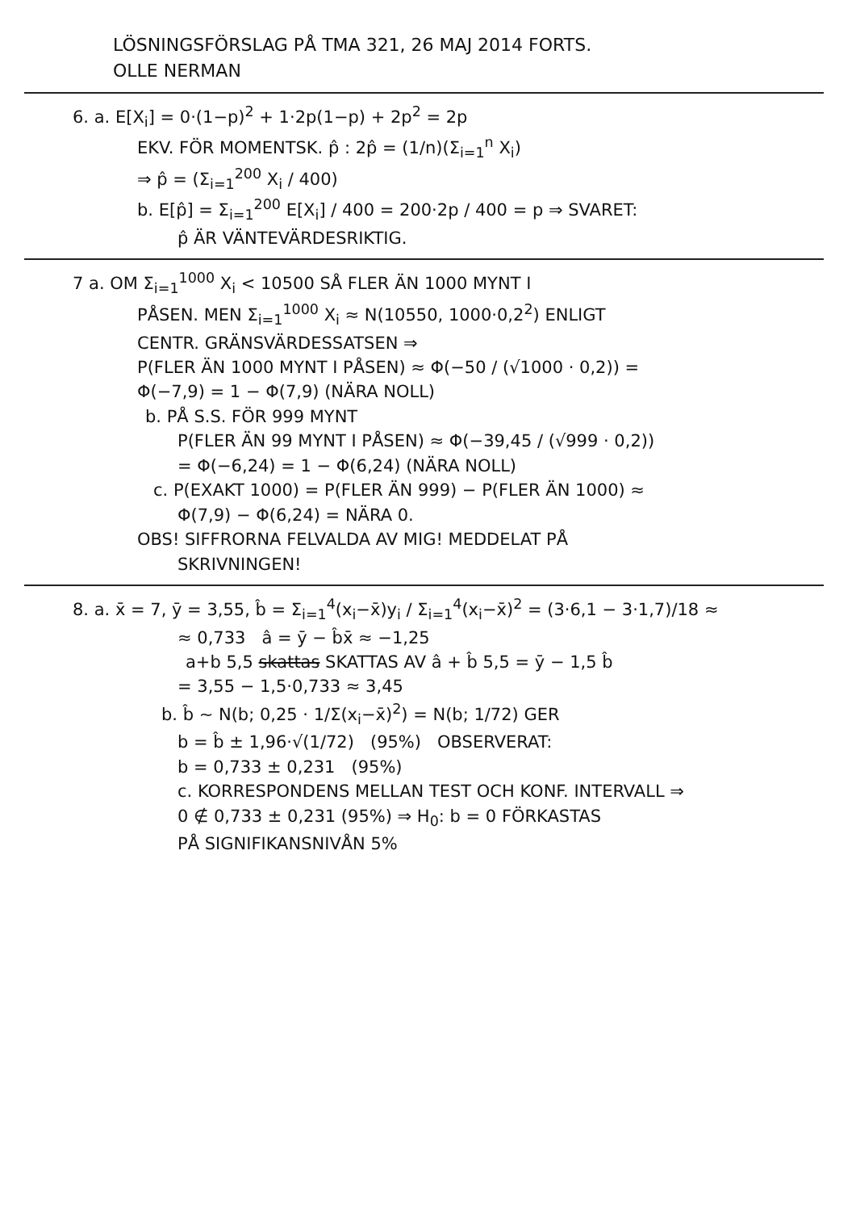LÖSNINGSFÖRSLAG PÅ TMA 321, 26 MAJ 2014 FORTS.
OLLE NERMAN
6. a. E[X<sub>i</sub>] = 0·(1−p)<sup>2</sup> + 1·2p(1−p) + 2p<sup>2</sup> = 2p
EKV. FÖR MOMENTSK. p̂ : 2p̂ = (1/n)(Σ<sub>i=1</sub><sup>n</sup> X<sub>i</sub>)
⇒ p̂ = (Σ<sub>i=1</sub><sup>200</sup> X<sub>i</sub> / 400)
b. E[p̂] = Σ<sub>i=1</sub><sup>200</sup> E[X<sub>i</sub>] / 400 = 200·2p / 400 = p ⇒ SVARET:
p̂ ÄR VÄNTEVÄRDESRIKTIG.
7 a. OM Σ<sub>i=1</sub><sup>1000</sup> X<sub>i</sub> < 10500 SÅ FLER ÄN 1000 MYNT I
PÅSEN. MEN Σ<sub>i=1</sub><sup>1000</sup> X<sub>i</sub> ≈ N(10550, 1000·0,2<sup>2</sup>) ENLIGT
CENTR. GRÄNSVÄRDESSATSEN ⇒
P(FLER ÄN 1000 MYNT I PÅSEN) ≈ Φ(−50 / (√1000 · 0,2)) =
Φ(−7,9) = 1 − Φ(7,9) (NÄRA NOLL)
b. PÅ S.S. FÖR 999 MYNT
P(FLER ÄN 99 MYNT I PÅSEN) ≈ Φ(−39,45 / (√999 · 0,2))
= Φ(−6,24) = 1 − Φ(6,24) (NÄRA NOLL)
c. P(EXAKT 1000) = P(FLER ÄN 999) − P(FLER ÄN 1000) ≈
Φ(7,9) − Φ(6,24) = NÄRA 0.
OBS! SIFFRORNA FELVALDA AV MIG! MEDDELAT PÅ
SKRIVNINGEN!
8. a. x̄ = 7, ȳ = 3,55, b̂ = Σ<sub>i=1</sub><sup>4</sup>(x<sub>i</sub>−x̄)y<sub>i</sub> / Σ<sub>i=1</sub><sup>4</sup>(x<sub>i</sub>−x̄)<sup>2</sup> = (3·6,1 − 3·1,7)/18 ≈
≈ 0,733 â = ȳ − b̂x̄ ≈ −1,25
a+b 5,5 skattas SKATTAS AV â + b̂ 5,5 = ȳ − 1,5 b̂
= 3,55 − 1,5·0,733 ≈ 3,45
b. b̂ ~ N(b; 0,25 · 1/Σ(x<sub>i</sub>−x̄)<sup>2</sup>) = N(b; 1/72) GER
b = b̂ ± 1,96·√(1/72) (95%) OBSERVERAT:
b = 0,733 ± 0,231 (95%)
c. KORRESPONDENS MELLAN TEST OCH KONF. INTERVALL ⇒
0 ∉ 0,733 ± 0,231 (95%) ⇒ H<sub>0</sub>: b = 0 FÖRKASTAS
PÅ SIGNIFIKANSNIVÅN 5%